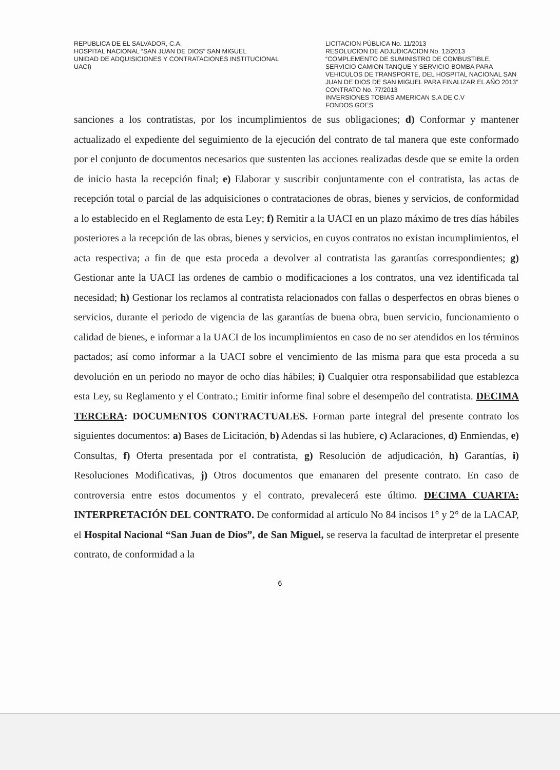REPUBLICA DE EL SALVADOR, C.A.
HOSPITAL NACIONAL “SAN JUAN DE DIOS” SAN MIGUEL
UNIDAD DE ADQUISICIONES Y CONTRATACIONES INSTITUCIONAL
UACI)
LICITACION PÚBLICA No. 11/2013
RESOLUCION DE ADJUDICACION No. 12/2013
“COMPLEMENTO DE SUMINISTRO DE COMBUSTIBLE, SERVICIO CAMION TANQUE Y SERVICIO BOMBA PARA VEHICULOS DE TRANSPORTE, DEL HOSPITAL NACIONAL SAN JUAN DE DIOS DE SAN MIGUEL PARA FINALIZAR EL AÑO 2013”
CONTRATO No. 77/2013
INVERSIONES TOBIAS AMERICAN S.A DE C.V
FONDOS GOES
sanciones a los contratistas, por los incumplimientos de sus obligaciones; d) Conformar y mantener actualizado el expediente del seguimiento de la ejecución del contrato de tal manera que este conformado por el conjunto de documentos necesarios que sustenten las acciones realizadas desde que se emite la orden de inicio hasta la recepción final; e) Elaborar y suscribir conjuntamente con el contratista, las actas de recepción total o parcial de las adquisiciones o contrataciones de obras, bienes y servicios, de conformidad a lo establecido en el Reglamento de esta Ley; f) Remitir a la UACI en un plazo máximo de tres días hábiles posteriores a la recepción de las obras, bienes y servicios, en cuyos contratos no existan incumplimientos, el acta respectiva; a fin de que esta proceda a devolver al contratista las garantías correspondientes; g) Gestionar ante la UACI las ordenes de cambio o modificaciones a los contratos, una vez identificada tal necesidad; h) Gestionar los reclamos al contratista relacionados con fallas o desperfectos en obras bienes o servicios, durante el periodo de vigencia de las garantías de buena obra, buen servicio, funcionamiento o calidad de bienes, e informar a la UACI de los incumplimientos en caso de no ser atendidos en los términos pactados; así como informar a la UACI sobre el vencimiento de las misma para que esta proceda a su devolución en un periodo no mayor de ocho días hábiles; i) Cualquier otra responsabilidad que establezca esta Ley, su Reglamento y el Contrato.; Emitir informe final sobre el desempeño del contratista. DECIMA TERCERA: DOCUMENTOS CONTRACTUALES. Forman parte integral del presente contrato los siguientes documentos: a) Bases de Licitación, b) Adendas si las hubiere, c) Aclaraciones, d) Enmiendas, e) Consultas, f) Oferta presentada por el contratista, g) Resolución de adjudicación, h) Garantías, i) Resoluciones Modificativas, j) Otros documentos que emanaren del presente contrato. En caso de controversia entre estos documentos y el contrato, prevalecerá este último. DECIMA CUARTA: INTERPRETACIÓN DEL CONTRATO. De conformidad al artículo No 84 incisos 1° y 2° de la LACAP, el Hospital Nacional “San Juan de Dios”, de San Miguel, se reserva la facultad de interpretar el presente contrato, de conformidad a la
6